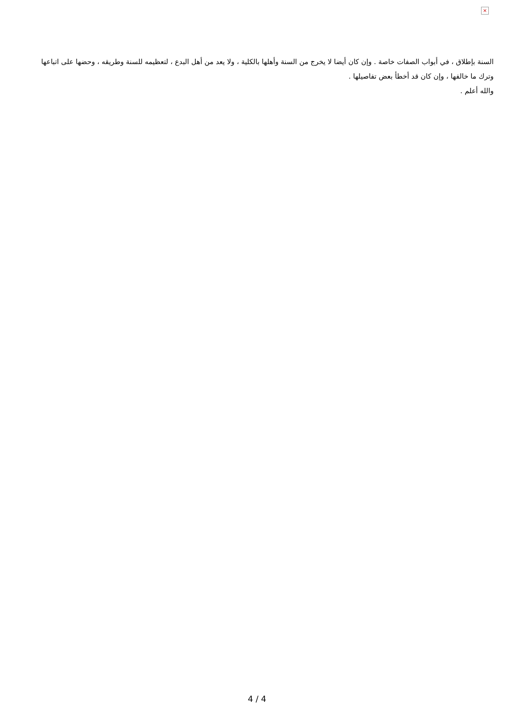×
السنة بإطلاق ، في أبواب الصفات خاصة . وإن كان أيضا لا يخرج من السنة وأهلها بالكلية ، ولا يعد من أهل البدع ، لتعظيمه للسنة وطريقه ، وحضها على اتباعها وترك ما خالفها ، وإن كان قد أخطأ بعض تفاصيلها .
والله أعلم .
4 / 4